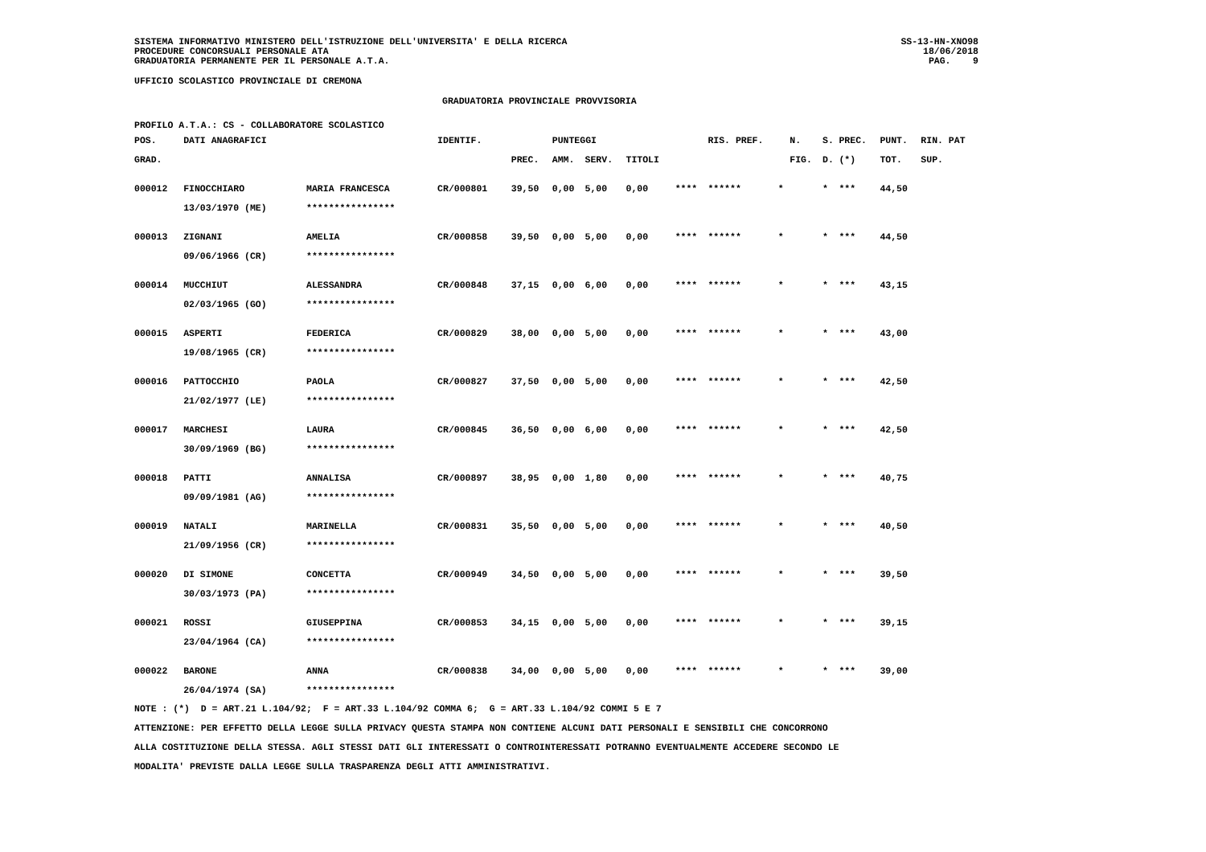SISTEMA INFORMATIVO MINISTERO DELL'ISTRUZIONE DELL'UNIVERSITA' E DELLA RICERCA
PROCEDURE CONCORSUALI PERSONALE ATA
GRADUATORIA PERMANENTE PER IL PERSONALE A.T.A.
SS-13-HN-XNO98
18/06/2018
PAG. 9
UFFICIO SCOLASTICO PROVINCIALE DI CREMONA
GRADUATORIA PROVINCIALE PROVVISORIA
PROFILO A.T.A.: CS - COLLABORATORE SCOLASTICO
| POS. | DATI ANAGRAFICI | | IDENTIF. | | PUNTEGGI | | | | RIS. PREF. | | N. | S. | PREC. | PUNT. | RIN. PAT |
| --- | --- | --- | --- | --- | --- | --- | --- | --- | --- | --- | --- | --- | --- | --- | --- |
| GRAD. | | | | PREC. | AMM. | SERV. | TITOLI | | | | FIG. | D. | (*) | TOT. | SUP. |
| 000012 | FINOCCHIARO | MARIA FRANCESCA | CR/000801 | 39,50 | 0,00 | 5,00 | 0,00 | **** | ****** | * | | * | *** | 44,50 | |
| | 13/03/1970 (ME) | **************** | | | | | | | | | | | | | |
| 000013 | ZIGNANI | AMELIA | CR/000858 | 39,50 | 0,00 | 5,00 | 0,00 | **** | ****** | * | | * | *** | 44,50 | |
| | 09/06/1966 (CR) | **************** | | | | | | | | | | | | | |
| 000014 | MUCCHIUT | ALESSANDRA | CR/000848 | 37,15 | 0,00 | 6,00 | 0,00 | **** | ****** | * | | * | *** | 43,15 | |
| | 02/03/1965 (GO) | **************** | | | | | | | | | | | | | |
| 000015 | ASPERTI | FEDERICA | CR/000829 | 38,00 | 0,00 | 5,00 | 0,00 | **** | ****** | * | | * | *** | 43,00 | |
| | 19/08/1965 (CR) | **************** | | | | | | | | | | | | | |
| 000016 | PATTOCCHIO | PAOLA | CR/000827 | 37,50 | 0,00 | 5,00 | 0,00 | **** | ****** | * | | * | *** | 42,50 | |
| | 21/02/1977 (LE) | **************** | | | | | | | | | | | | | |
| 000017 | MARCHESI | LAURA | CR/000845 | 36,50 | 0,00 | 6,00 | 0,00 | **** | ****** | * | | * | *** | 42,50 | |
| | 30/09/1969 (BG) | **************** | | | | | | | | | | | | | |
| 000018 | PATTI | ANNALISA | CR/000897 | 38,95 | 0,00 | 1,80 | 0,00 | **** | ****** | * | | * | *** | 40,75 | |
| | 09/09/1981 (AG) | **************** | | | | | | | | | | | | | |
| 000019 | NATALI | MARINELLA | CR/000831 | 35,50 | 0,00 | 5,00 | 0,00 | **** | ****** | * | | * | *** | 40,50 | |
| | 21/09/1956 (CR) | **************** | | | | | | | | | | | | | |
| 000020 | DI SIMONE | CONCETTA | CR/000949 | 34,50 | 0,00 | 5,00 | 0,00 | **** | ****** | * | | * | *** | 39,50 | |
| | 30/03/1973 (PA) | **************** | | | | | | | | | | | | | |
| 000021 | ROSSI | GIUSEPPINA | CR/000853 | 34,15 | 0,00 | 5,00 | 0,00 | **** | ****** | * | | * | *** | 39,15 | |
| | 23/04/1964 (CA) | **************** | | | | | | | | | | | | | |
| 000022 | BARONE | ANNA | CR/000838 | 34,00 | 0,00 | 5,00 | 0,00 | **** | ****** | * | | * | *** | 39,00 | |
| | 26/04/1974 (SA) | **************** | | | | | | | | | | | | | |
NOTE : (*) D = ART.21 L.104/92; F = ART.33 L.104/92 COMMA 6; G = ART.33 L.104/92 COMMI 5 E 7
ATTENZIONE: PER EFFETTO DELLA LEGGE SULLA PRIVACY QUESTA STAMPA NON CONTIENE ALCUNI DATI PERSONALI E SENSIBILI CHE CONCORRONO
ALLA COSTITUZIONE DELLA STESSA. AGLI STESSI DATI GLI INTERESSATI O CONTROINTERESSATI POTRANNO EVENTUALMENTE ACCEDERE SECONDO LE
MODALITA' PREVISTE DALLA LEGGE SULLA TRASPARENZA DEGLI ATTI AMMINISTRATIVI.